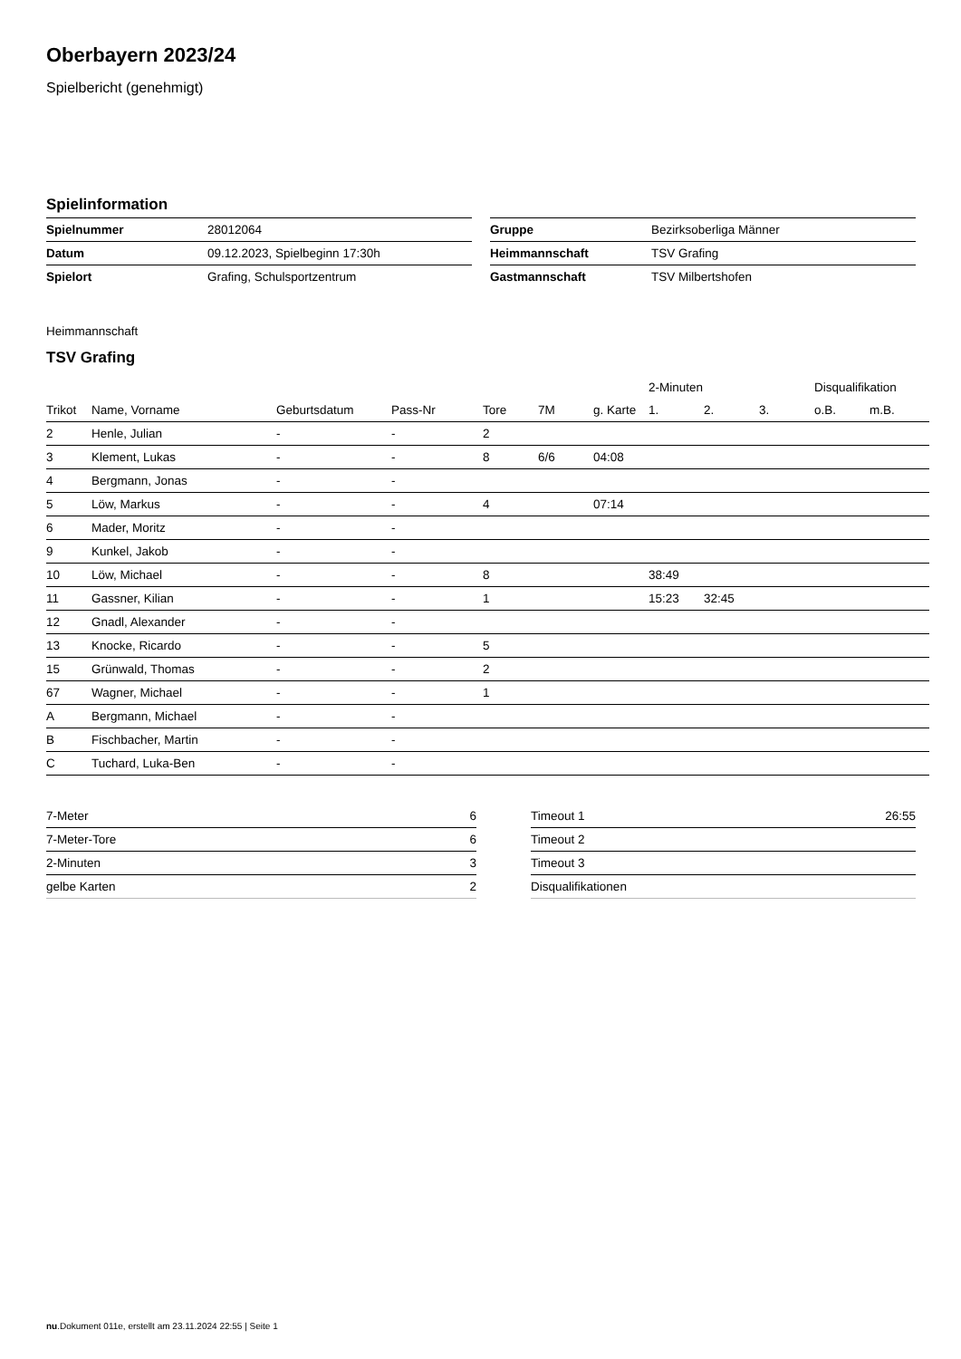Oberbayern 2023/24
Spielbericht (genehmigt)
Spielinformation
| Spielnummer | 28012064 |
| Datum | 09.12.2023, Spielbeginn 17:30h |
| Spielort | Grafing, Schulsportzentrum |
| Gruppe | Bezirksoberliga Männer |
| Heimmannschaft | TSV Grafing |
| Gastmannschaft | TSV Milbertshofen |
Heimmannschaft
TSV Grafing
| | | | | | | | 2-Minuten | | | Disqualifikation | |
| --- | --- | --- | --- | --- | --- | --- | --- | --- | --- | --- | --- |
| Trikot | Name, Vorname | Geburtsdatum | Pass-Nr | Tore | 7M | g. Karte | 1. | 2. | 3. | o.B. | m.B. |
| 2 | Henle, Julian | - | - | 2 | | | | | | | |
| 3 | Klement, Lukas | - | - | 8 | 6/6 | 04:08 | | | | | |
| 4 | Bergmann, Jonas | - | - | | | | | | | | |
| 5 | Löw, Markus | - | - | 4 | | 07:14 | | | | | |
| 6 | Mader, Moritz | - | - | | | | | | | | |
| 9 | Kunkel, Jakob | - | - | | | | | | | | |
| 10 | Löw, Michael | - | - | 8 | | | 38:49 | | | | |
| 11 | Gassner, Kilian | - | - | 1 | | | 15:23 | 32:45 | | | |
| 12 | Gnadl, Alexander | - | - | | | | | | | | |
| 13 | Knocke, Ricardo | - | - | 5 | | | | | | | |
| 15 | Grünwald, Thomas | - | - | 2 | | | | | | | |
| 67 | Wagner, Michael | - | - | 1 | | | | | | | |
| A | Bergmann, Michael | - | - | | | | | | | | |
| B | Fischbacher, Martin | - | - | | | | | | | | |
| C | Tuchard, Luka-Ben | - | - | | | | | | | | |
| 7-Meter | 6 |
| 7-Meter-Tore | 6 |
| 2-Minuten | 3 |
| gelbe Karten | 2 |
| Timeout 1 | 26:55 |
| Timeout 2 | |
| Timeout 3 | |
| Disqualifikationen | |
nu.Dokument 011e, erstellt am 23.11.2024 22:55 | Seite 1